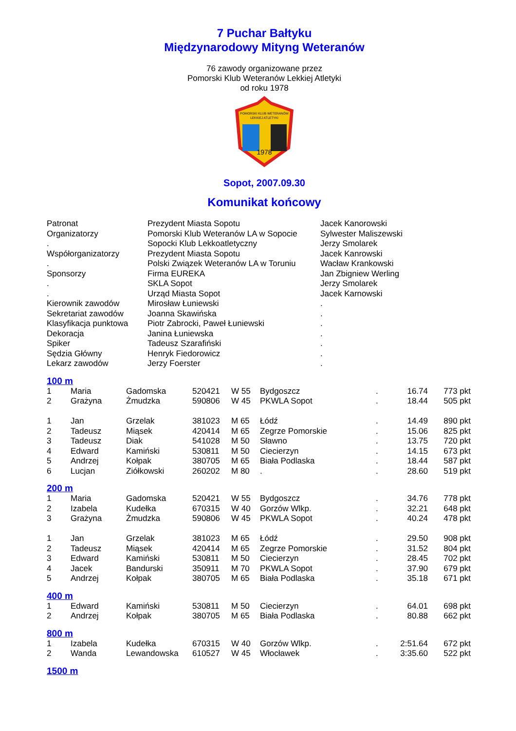7 Puchar Bałtyku
Międzynarodowy Mityng Weteranów
76 zawody organizowane przez
Pomorski Klub Weteranów Lekkiej Atletyki
od roku 1978
POMORSKI KLUB WETERANÓW
LEKKIEJ ATLETYKI
1978
Sopot, 2007.09.30
Komunikat końcowy
| Patronat | Prezydent Miasta Sopotu | Jacek Kanorowski |
| Organizatorzy | Pomorski Klub Weteranów LA w Sopocie | Sylwester Maliszewski |
| . | Sopocki Klub Lekkoatletyczny | Jerzy Smolarek |
| Współorganizatorzy | Prezydent Miasta Sopotu | Jacek Kanrowski |
| . | Polski Związek Weteranów LA w Toruniu | Wacław Krankowski |
| Sponsorzy | Firma EUREKA | Jan Zbigniew Werling |
| . | SKLA Sopot | Jerzy Smolarek |
| . | Urząd Miasta Sopot | Jacek Karnowski |
| Kierownik zawodów | Mirosław Łuniewski | . |
| Sekretariat zawodów | Joanna Skawińska | . |
| Klasyfikacja punktowa | Piotr Zabrocki, Paweł Łuniewski | . |
| Dekoracja | Janina Łuniewska | . |
| Spiker | Tadeusz Szarafiński | . |
| Sędzia Główny | Henryk Fiedorowicz | . |
| Lekarz zawodów | Jerzy Foerster | . |
100 m
| 1 | Maria | Gadomska | 520421 | W 55 | Bydgoszcz | . | 16.74 | 773 pkt |
| 2 | Grażyna | Żmudzka | 590806 | W 45 | PKWLA Sopot | . | 18.44 | 505 pkt |
| 1 | Jan | Grzelak | 381023 | M 65 | Łódź | . | 14.49 | 890 pkt |
| 2 | Tadeusz | Miąsek | 420414 | M 65 | Zegrze Pomorskie | . | 15.06 | 825 pkt |
| 3 | Tadeusz | Diak | 541028 | M 50 | Sławno | . | 13.75 | 720 pkt |
| 4 | Edward | Kamiński | 530811 | M 50 | Ciecierzyn | . | 14.15 | 673 pkt |
| 5 | Andrzej | Kołpak | 380705 | M 65 | Biała Podlaska | . | 18.44 | 587 pkt |
| 6 | Lucjan | Ziółkowski | 260202 | M 80 | . | . | 28.60 | 519 pkt |
200 m
| 1 | Maria | Gadomska | 520421 | W 55 | Bydgoszcz | . | 34.76 | 778 pkt |
| 2 | Izabela | Kudełka | 670315 | W 40 | Gorzów Wlkp. | . | 32.21 | 648 pkt |
| 3 | Grażyna | Żmudzka | 590806 | W 45 | PKWLA Sopot | . | 40.24 | 478 pkt |
| 1 | Jan | Grzelak | 381023 | M 65 | Łódź | . | 29.50 | 908 pkt |
| 2 | Tadeusz | Miąsek | 420414 | M 65 | Zegrze Pomorskie | . | 31.52 | 804 pkt |
| 3 | Edward | Kamiński | 530811 | M 50 | Ciecierzyn | . | 28.45 | 702 pkt |
| 4 | Jacek | Bandurski | 350911 | M 70 | PKWLA Sopot | . | 37.90 | 679 pkt |
| 5 | Andrzej | Kołpak | 380705 | M 65 | Biała Podlaska | . | 35.18 | 671 pkt |
400 m
| 1 | Edward | Kamiński | 530811 | M 50 | Ciecierzyn | . | 64.01 | 698 pkt |
| 2 | Andrzej | Kołpak | 380705 | M 65 | Biała Podlaska | . | 80.88 | 662 pkt |
800 m
| 1 | Izabela | Kudełka | 670315 | W 40 | Gorzów Wlkp. | . | 2:51.64 | 672 pkt |
| 2 | Wanda | Lewandowska | 610527 | W 45 | Włocławek | . | 3:35.60 | 522 pkt |
1500 m